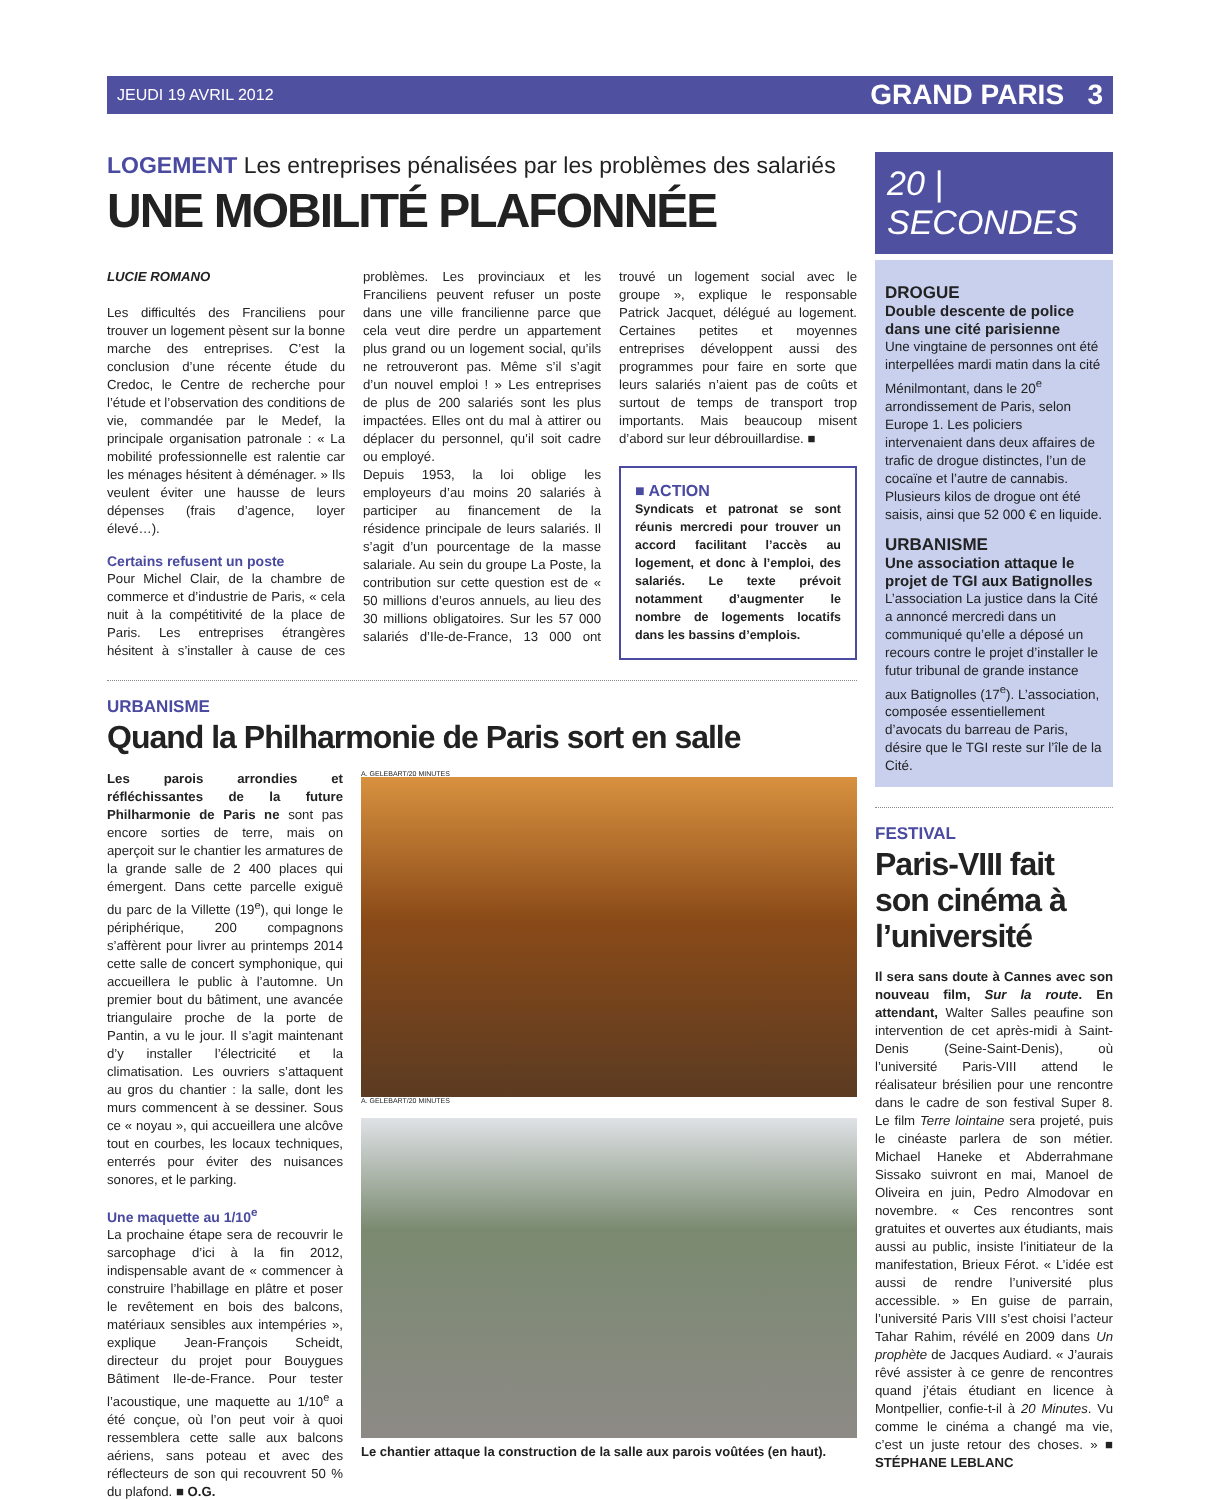JEUDI 19 AVRIL 2012 GRAND PARIS 3
LOGEMENT Les entreprises pénalisées par les problèmes des salariés
UNE MOBILITÉ PLAFONNÉE
LUCIE ROMANO
Les difficultés des Franciliens pour trouver un logement pèsent sur la bonne marche des entreprises. C’est la conclusion d’une récente étude du Credoc, le Centre de recherche pour l’étude et l’observation des conditions de vie, commandée par le Medef, la principale organisation patronale : « La mobilité professionnelle est ralentie car les ménages hésitent à déménager. » Ils veulent éviter une hausse de leurs dépenses (frais d’agence, loyer élevé…).
Certains refusent un poste
Pour Michel Clair, de la chambre de commerce et d’industrie de Paris, « cela nuit à la compétitivité de la place de Paris. Les entreprises étrangères hésitent à s’installer à cause de ces problèmes. Les provinciaux et les Franciliens peuvent refuser un poste dans une ville francilienne parce que cela veut dire perdre un appartement plus grand ou un logement social, qu’ils ne retrouveront pas. Même s’il s’agit d’un nouvel emploi ! » Les entreprises de plus de 200 salariés sont les plus impactées. Elles ont du mal à attirer ou déplacer du personnel, qu’il soit cadre ou employé.
Depuis 1953, la loi oblige les employeurs d’au moins 20 salariés à participer au financement de la résidence principale de leurs salariés. Il s’agit d’un pourcentage de la masse salariale. Au sein du groupe La Poste, la contribution sur cette question est de « 50 millions d’euros annuels, au lieu des 30 millions obligatoires. Sur les 57 000 salariés d’Ile-de-France, 13 000 ont trouvé un logement social avec le groupe », explique le responsable Patrick Jacquet, délégué au logement. Certaines petites et moyennes entreprises développent aussi des programmes pour faire en sorte que leurs salariés n’aient pas de coûts et surtout de temps de transport trop importants. Mais beaucoup misent d’abord sur leur débrouillardise. ■
■ ACTION
Syndicats et patronat se sont réunis mercredi pour trouver un accord facilitant l’accès au logement, et donc à l’emploi, des salariés. Le texte prévoit notamment d’augmenter le nombre de logements locatifs dans les bassins d’emplois.
URBANISME
Quand la Philharmonie de Paris sort en salle
Les parois arrondies et réfléchissantes de la future Philharmonie de Paris ne sont pas encore sorties de terre, mais on aperçoit sur le chantier les armatures de la grande salle de 2 400 places qui émergent. Dans cette parcelle exiguë du parc de la Villette (19<sup>e</sup>), qui longe le périphérique, 200 compagnons s’affèrent pour livrer au printemps 2014 cette salle de concert symphonique, qui accueillera le public à l’automne. Un premier bout du bâtiment, une avancée triangulaire proche de la porte de Pantin, a vu le jour. Il s’agit maintenant d’y installer l’électricité et la climatisation. Les ouvriers s’attaquent au gros du chantier : la salle, dont les murs commencent à se dessiner. Sous ce « noyau », qui accueillera une alcôve tout en courbes, les locaux techniques, enterrés pour éviter des nuisances sonores, et le parking.
Une maquette au 1/10<sup>e</sup>
La prochaine étape sera de recouvrir le sarcophage d’ici à la fin 2012, indispensable avant de « commencer à construire l’habillage en plâtre et poser le revêtement en bois des balcons, matériaux sensibles aux intempéries », explique Jean-François Scheidt, directeur du projet pour Bouygues Bâtiment Ile-de-France. Pour tester l’acoustique, une maquette au 1/10<sup>e</sup> a été conçue, où l’on peut voir à quoi ressemblera cette salle aux balcons aériens, sans poteau et avec des réflecteurs de son qui recouvrent 50 % du plafond. ■ O.G.
A. GELEBART/20 MINUTES
A. GELEBART/20 MINUTES
Le chantier attaque la construction de la salle aux parois voûtées (en haut).
20 | SECONDES
DROGUE
Double descente de police dans une cité parisienne
Une vingtaine de personnes ont été interpellées mardi matin dans la cité Ménilmontant, dans le 20<sup>e</sup> arrondissement de Paris, selon Europe 1. Les policiers intervenaient dans deux affaires de trafic de drogue distinctes, l’un de cocaïne et l’autre de cannabis. Plusieurs kilos de drogue ont été saisis, ainsi que 52 000 € en liquide.
URBANISME
Une association attaque le projet de TGI aux Batignolles
L’association La justice dans la Cité a annoncé mercredi dans un communiqué qu’elle a déposé un recours contre le projet d’installer le futur tribunal de grande instance aux Batignolles (17<sup>e</sup>). L’association, composée essentiellement d’avocats du barreau de Paris, désire que le TGI reste sur l’île de la Cité.
FESTIVAL
Paris-VIII fait son cinéma à l’université
Il sera sans doute à Cannes avec son nouveau film, Sur la route. En attendant, Walter Salles peaufine son intervention de cet après-midi à Saint-Denis (Seine-Saint-Denis), où l’université Paris-VIII attend le réalisateur brésilien pour une rencontre dans le cadre de son festival Super 8. Le film Terre lointaine sera projeté, puis le cinéaste parlera de son métier. Michael Haneke et Abderrahmane Sissako suivront en mai, Manoel de Oliveira en juin, Pedro Almodovar en novembre. « Ces rencontres sont gratuites et ouvertes aux étudiants, mais aussi au public, insiste l’initiateur de la manifestation, Brieux Férot. « L’idée est aussi de rendre l’université plus accessible. » En guise de parrain, l’université Paris VIII s’est choisi l’acteur Tahar Rahim, révélé en 2009 dans Un prophète de Jacques Audiard. « J’aurais rêvé assister à ce genre de rencontres quand j’étais étudiant en licence à Montpellier, confie-t-il à 20 Minutes. Vu comme le cinéma a changé ma vie, c’est un juste retour des choses. » ■ STÉPHANE LEBLANC